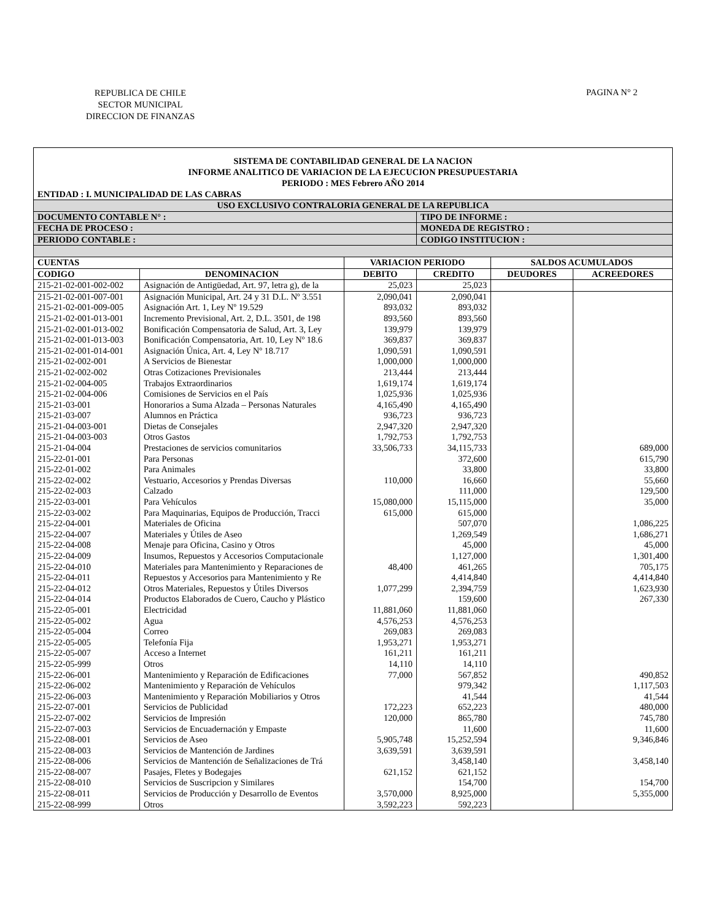REPUBLICA DE CHILE
SECTOR MUNICIPAL
DIRECCION DE FINANZAS
PAGINA N° 2
SISTEMA DE CONTABILIDAD GENERAL DE LA NACION
INFORME ANALITICO DE VARIACION DE LA EJECUCION PRESUPUESTARIA
PERIODO : MES Febrero AÑO 2014
ENTIDAD : I. MUNICIPALIDAD DE LAS CABRAS
| USO EXCLUSIVO CONTRALORIA GENERAL DE LA REPUBLICA | | | | | |
| DOCUMENTO CONTABLE N° : | | | TIPO DE INFORME : | | |
| FECHA DE PROCESO : | | | MONEDA DE REGISTRO : | | |
| PERIODO CONTABLE : | | | CODIGO INSTITUCION : | | |
| CUENTAS | | VARIACION PERIODO | | SALDOS ACUMULADOS | |
| CODIGO | DENOMINACION | DEBITO | CREDITO | DEUDORES | ACREEDORES |
| 215-21-02-001-002-002 | Asignación de Antigüedad, Art. 97, letra g), de la | 25,023 | 25,023 | | |
| 215-21-02-001-007-001 | Asignación Municipal, Art. 24 y 31 D.L. Nº 3.551 | 2,090,041 | 2,090,041 | | |
| 215-21-02-001-009-005 | Asignación Art. 1, Ley Nº 19.529 | 893,032 | 893,032 | | |
| 215-21-02-001-013-001 | Incremento Previsional, Art. 2, D.L. 3501, de 198 | 893,560 | 893,560 | | |
| 215-21-02-001-013-002 | Bonificación Compensatoria de Salud, Art. 3, Ley | 139,979 | 139,979 | | |
| 215-21-02-001-013-003 | Bonificación Compensatoria, Art. 10, Ley Nº 18.6 | 369,837 | 369,837 | | |
| 215-21-02-001-014-001 | Asignación Única, Art. 4, Ley Nº 18.717 | 1,090,591 | 1,090,591 | | |
| 215-21-02-002-001 | A Servicios de Bienestar | 1,000,000 | 1,000,000 | | |
| 215-21-02-002-002 | Otras Cotizaciones Previsionales | 213,444 | 213,444 | | |
| 215-21-02-004-005 | Trabajos Extraordinarios | 1,619,174 | 1,619,174 | | |
| 215-21-02-004-006 | Comisiones de Servicios en el País | 1,025,936 | 1,025,936 | | |
| 215-21-03-001 | Honorarios a Suma Alzada – Personas Naturales | 4,165,490 | 4,165,490 | | |
| 215-21-03-007 | Alumnos en Práctica | 936,723 | 936,723 | | |
| 215-21-04-003-001 | Dietas de Consejales | 2,947,320 | 2,947,320 | | |
| 215-21-04-003-003 | Otros Gastos | 1,792,753 | 1,792,753 | | |
| 215-21-04-004 | Prestaciones de servicios comunitarios | 33,506,733 | 34,115,733 | | 689,000 |
| 215-22-01-001 | Para Personas | | 372,600 | | 615,790 |
| 215-22-01-002 | Para Animales | | 33,800 | | 33,800 |
| 215-22-02-002 | Vestuario, Accesorios y Prendas Diversas | 110,000 | 16,660 | | 55,660 |
| 215-22-02-003 | Calzado | | 111,000 | | 129,500 |
| 215-22-03-001 | Para Vehículos | 15,080,000 | 15,115,000 | | 35,000 |
| 215-22-03-002 | Para Maquinarias, Equipos de Producción, Tracci | 615,000 | 615,000 | | |
| 215-22-04-001 | Materiales de Oficina | | 507,070 | | 1,086,225 |
| 215-22-04-007 | Materiales y Útiles de Aseo | | 1,269,549 | | 1,686,271 |
| 215-22-04-008 | Menaje para Oficina, Casino y Otros | | 45,000 | | 45,000 |
| 215-22-04-009 | Insumos, Repuestos y Accesorios Computacionale | | 1,127,000 | | 1,301,400 |
| 215-22-04-010 | Materiales para Mantenimiento y Reparaciones de | 48,400 | 461,265 | | 705,175 |
| 215-22-04-011 | Repuestos y Accesorios para Mantenimiento y Re | | 4,414,840 | | 4,414,840 |
| 215-22-04-012 | Otros Materiales, Repuestos y Útiles Diversos | 1,077,299 | 2,394,759 | | 1,623,930 |
| 215-22-04-014 | Productos Elaborados de Cuero, Caucho y Plástico | | 159,600 | | 267,330 |
| 215-22-05-001 | Electricidad | 11,881,060 | 11,881,060 | | |
| 215-22-05-002 | Agua | 4,576,253 | 4,576,253 | | |
| 215-22-05-004 | Correo | 269,083 | 269,083 | | |
| 215-22-05-005 | Telefonía Fija | 1,953,271 | 1,953,271 | | |
| 215-22-05-007 | Acceso a Internet | 161,211 | 161,211 | | |
| 215-22-05-999 | Otros | 14,110 | 14,110 | | |
| 215-22-06-001 | Mantenimiento y Reparación de Edificaciones | 77,000 | 567,852 | | 490,852 |
| 215-22-06-002 | Mantenimiento y Reparación de Vehículos | | 979,342 | | 1,117,503 |
| 215-22-06-003 | Mantenimiento y Reparación Mobiliarios y Otros | | 41,544 | | 41,544 |
| 215-22-07-001 | Servicios de Publicidad | 172,223 | 652,223 | | 480,000 |
| 215-22-07-002 | Servicios de Impresión | 120,000 | 865,780 | | 745,780 |
| 215-22-07-003 | Servicios de Encuadernación y Empaste | | 11,600 | | 11,600 |
| 215-22-08-001 | Servicios de Aseo | 5,905,748 | 15,252,594 | | 9,346,846 |
| 215-22-08-003 | Servicios de Mantención de Jardines | 3,639,591 | 3,639,591 | | |
| 215-22-08-006 | Servicios de Mantención de Señalizaciones de Trá | | 3,458,140 | | 3,458,140 |
| 215-22-08-007 | Pasajes, Fletes y Bodegajes | 621,152 | 621,152 | | |
| 215-22-08-010 | Servicios de Suscripcion y Similares | | 154,700 | | 154,700 |
| 215-22-08-011 | Servicios de Producción y Desarrollo de Eventos | 3,570,000 | 8,925,000 | | 5,355,000 |
| 215-22-08-999 | Otros | 3,592,223 | 592,223 | | |